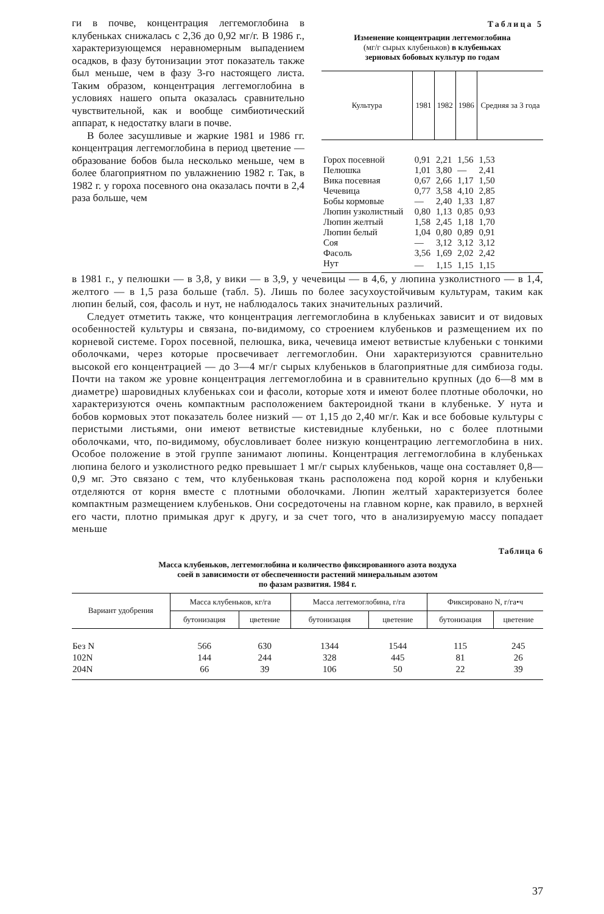ги в почве, концентрация леггемоглобина в клубеньках снижалась с 2,36 до 0,92 мг/г. В 1986 г., характеризующемся неравномерным выпадением осадков, в фазу бутонизации этот показатель также был меньше, чем в фазу 3-го настоящего листа. Таким образом, концентрация леггемоглобина в условиях нашего опыта оказалась сравнительно чувствительной, как и вообще симбиотический аппарат, к недостатку влаги в почве.
В более засушливые и жаркие 1981 и 1986 гг. концентрация леггемоглобина в период цветение — образование бобов была несколько меньше, чем в более благоприятном по увлажнению 1982 г. Так, в 1982 г. у гороха посевного она оказалась почти в 2,4 раза больше, чем
Таблица 5
Изменение концентрации леггемоглобина
(мг/г сырых клубеньков) в клубеньках
зерновых бобовых культур по годам
| Культура | 1981 | 1982 | 1986 | Средняя за 3 года |
| --- | --- | --- | --- | --- |
| Горох посевной | 0,91 | 2,21 | 1,56 | 1,53 |
| Пелюшка | 1,01 | 3,80 | — | 2,41 |
| Вика посевная | 0,67 | 2,66 | 1,17 | 1,50 |
| Чечевица | 0,77 | 3,58 | 4,10 | 2,85 |
| Бобы кормовые | — | 2,40 | 1,33 | 1,87 |
| Люпин узколистный | 0,80 | 1,13 | 0,85 | 0,93 |
| Люпин желтый | 1,58 | 2,45 | 1,18 | 1,70 |
| Люпин белый | 1,04 | 0,80 | 0,89 | 0,91 |
| Соя | — | 3,12 | 3,12 | 3,12 |
| Фасоль | 3,56 | 1,69 | 2,02 | 2,42 |
| Нут | — | 1,15 | 1,15 | 1,15 |
в 1981 г., у пелюшки — в 3,8, у вики — в 3,9, у чечевицы — в 4,6, у люпина узколистного — в 1,4, желтого — в 1,5 раза больше (табл. 5). Лишь по более засухоустойчивым культурам, таким как люпин белый, соя, фасоль и нут, не наблюдалось таких значительных различий.
Следует отметить также, что концентрация леггемоглобина в клубеньках зависит и от видовых особенностей культуры и связана, по-видимому, со строением клубеньков и размещением их по корневой системе. Горох посевной, пелюшка, вика, чечевица имеют ветвистые клубеньки с тонкими оболочками, через которые просвечивает леггемоглобин. Они характеризуются сравнительно высокой его концентрацией — до 3—4 мг/г сырых клубеньков в благоприятные для симбиоза годы. Почти на таком же уровне концентрация леггемоглобина и в сравнительно крупных (до 6—8 мм в диаметре) шаровидных клубеньках сои и фасоли, которые хотя и имеют более плотные оболочки, но характеризуются очень компактным расположением бактероидной ткани в клубеньке. У нута и бобов кормовых этот показатель более низкий — от 1,15 до 2,40 мг/г. Как и все бобовые культуры с перистыми листьями, они имеют ветвистые кистевидные клубеньки, но с более плотными оболочками, что, по-видимому, обусловливает более низкую концентрацию леггемоглобина в них. Особое положение в этой группе занимают люпины. Концентрация леггемоглобина в клубеньках люпина белого и узколистного редко превышает 1 мг/г сырых клубеньков, чаще она составляет 0,8—0,9 мг. Это связано с тем, что клубеньковая ткань расположена под корой корня и клубеньки отделяются от корня вместе с плотными оболочками. Люпин желтый характеризуется более компактным размещением клубеньков. Они сосредоточены на главном корне, как правило, в верхней его части, плотно примыкая друг к другу, и за счет того, что в анализируемую массу попадает меньше
Таблица 6
Масса клубеньков, леггемоглобина и количество фиксированного азота воздуха
соей в зависимости от обеспеченности растений минеральным азотом
по фазам развития. 1984 г.
| Вариант удобрения | Масса клубеньков, кг/га | | Масса леггемоглобина, г/га | | Фиксировано N, г/га•ч | |
| --- | --- | --- | --- | --- | --- | --- |
| | бутонизация | цветение | бутонизация | цветение | бутонизация | цветение |
| Без N | 566 | 630 | 1344 | 1544 | 115 | 245 |
| 102N | 144 | 244 | 328 | 445 | 81 | 26 |
| 204N | 66 | 39 | 106 | 50 | 22 | 39 |
37